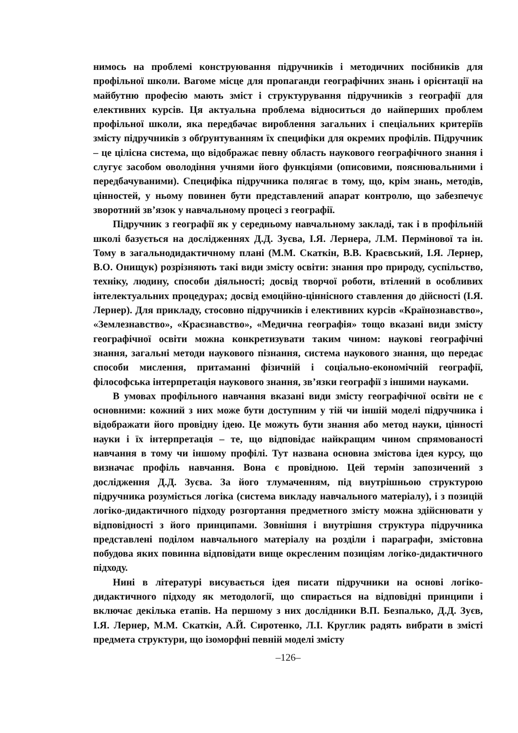нимось на проблемі конструювання підручників і методичних посібників для профільної школи. Вагоме місце для пропаганди географічних знань і орієнтації на майбутню професію мають зміст і структурування підручників з географії для елективних курсів. Ця актуальна проблема відноситься до найперших проблем профільної школи, яка передбачає вироблення загальних і спеціальних критеріїв змісту підручників з обґрунтуванням їх специфіки для окремих профілів. Підручник – це цілісна система, що відображає певну область наукового географічного знання і слугує засобом оволодіння учнями його функціями (описовими, пояснювальними і передбачуваними). Специфіка підручника полягає в тому, що, крім знань, методів, цінностей, у ньому повинен бути представлений апарат контролю, що забезпечує зворотний зв’язок у навчальному процесі з географії.
Підручник з географії як у середньому навчальному закладі, так і в профільній школі базується на дослідженнях Д.Д. Зуєва, І.Я. Лернера, Л.М. Пермінової та ін. Тому в загальнодидактичному плані (М.М. Скаткін, В.В. Краєвський, І.Я. Лернер, В.О. Онищук) розрізняють такі види змісту освіти: знання про природу, суспільство, техніку, людину, способи діяльності; досвід творчої роботи, втілений в особливих інтелектуальних процедурах; досвід емоційно-ціннісного ставлення до дійсності (І.Я. Лернер). Для прикладу, стосовно підручників і елективних курсів «Країнознавство», «Землезнавство», «Краєзнавство», «Медична географія» тощо вказані види змісту географічної освіти можна конкретизувати таким чином: наукові географічні знання, загальні методи наукового пізнання, система наукового знання, що передає способи мислення, притаманні фізичній і соціально-економічній географії, філософська інтерпретація наукового знання, зв’язки географії з іншими науками.
В умовах профільного навчання вказані види змісту географічної освіти не є основними: кожний з них може бути доступним у тій чи іншій моделі підручника і відображати його провідну ідею. Це можуть бути знання або метод науки, цінності науки і їх інтерпретація – те, що відповідає найкращим чином спрямованості навчання в тому чи іншому профілі. Тут названа основна змістова ідея курсу, що визначає профіль навчання. Вона є провідною. Цей термін запозичений з дослідження Д.Д. Зуєва. За його тлумаченням, під внутрішньою структурою підручника розуміється логіка (система викладу навчального матеріалу), і з позицій логіко-дидактичного підходу розгортання предметного змісту можна здійснювати у відповідності з його принципами. Зовнішня і внутрішня структура підручника представлені поділом навчального матеріалу на розділи і параграфи, змістовна побудова яких повинна відповідати вище окресленим позиціям логіко-дидактичного підходу.
Нині в літературі висувається ідея писати підручники на основі логіко-дидактичного підходу як методології, що спирається на відповідні принципи і включає декілька етапів. На першому з них дослідники В.П. Безпалько, Д.Д. Зуєв, І.Я. Лернер, М.М. Скаткін, А.Й. Сиротенко, Л.І. Круглик радять вибрати в змісті предмета структури, що ізоморфні певній моделі змісту
–126–